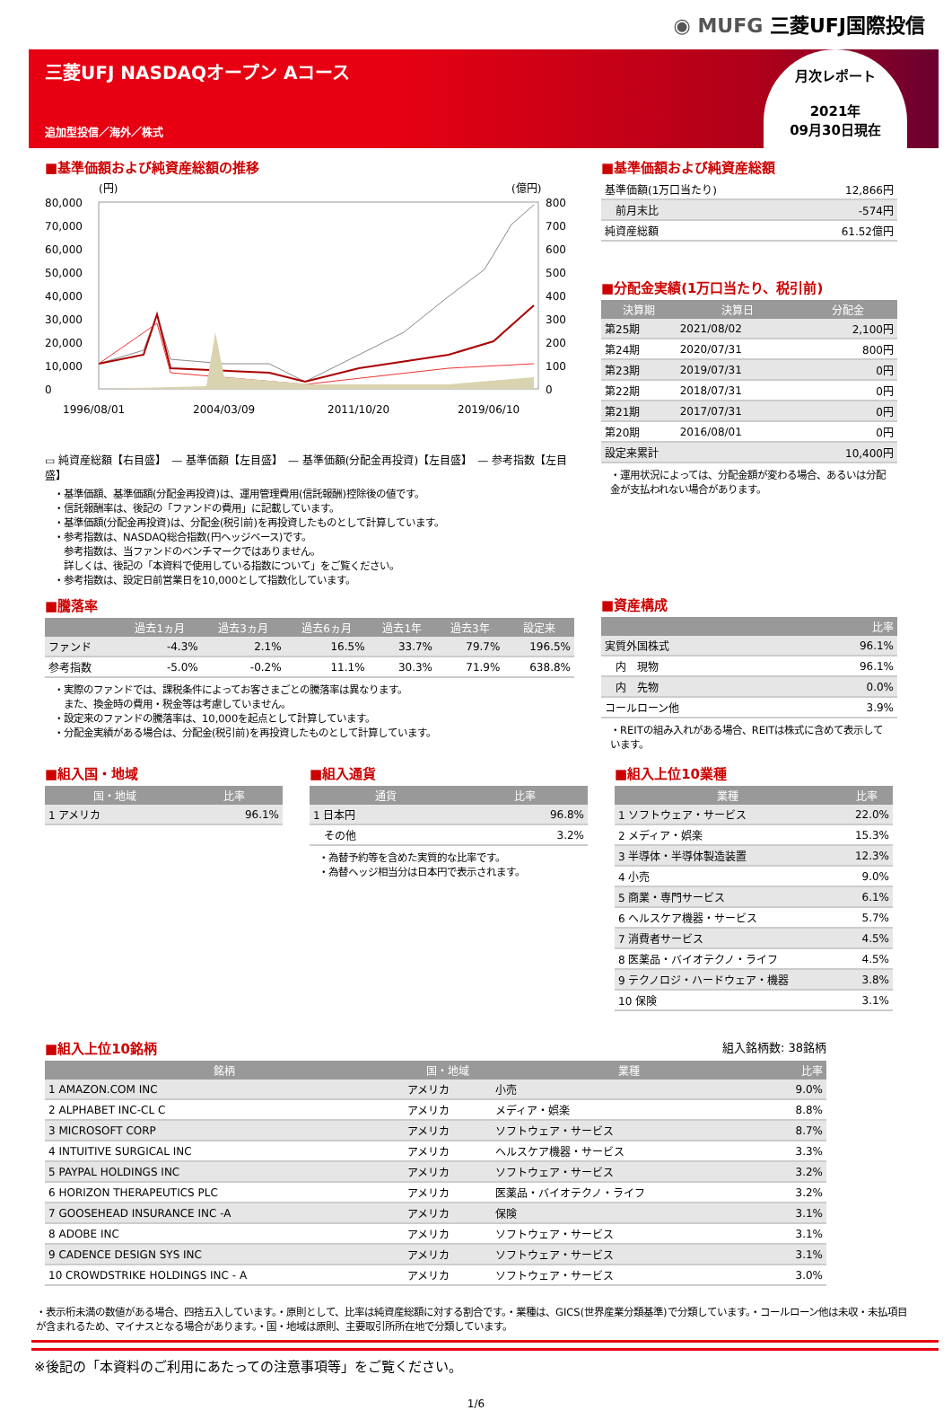◉ MUFG 三菱UFJ国際投信
三菱UFJ NASDAQオープン Aコース
追加型投信／海外／株式
月次レポート
2021年
09月30日現在
■基準価額および純資産総額の推移
(円)
(億円)
80,000
70,000
60,000
50,000
40,000
30,000
20,000
10,000
0
800
700
600
500
400
300
200
100
0
1996/08/01
2004/03/09
2011/10/20
2019/06/10
▭ 純資産総額【右目盛】　— 基準価額【左目盛】　— 基準価額(分配金再投資)【左目盛】　— 参考指数【左目盛】
・基準価額、基準価額(分配金再投資)は、運用管理費用(信託報酬)控除後の値です。
・信託報酬率は、後記の「ファンドの費用」に記載しています。
・基準価額(分配金再投資)は、分配金(税引前)を再投資したものとして計算しています。
・参考指数は、NASDAQ総合指数(円ヘッジベース)です。
　参考指数は、当ファンドのベンチマークではありません。
　詳しくは、後記の「本資料で使用している指数について」をご覧ください。
・参考指数は、設定日前営業日を10,000として指数化しています。
■騰落率
| | 過去1ヵ月 | 過去3ヵ月 | 過去6ヵ月 | 過去1年 | 過去3年 | 設定来 |
| --- | --- | --- | --- | --- | --- | --- |
| ファンド | -4.3% | 2.1% | 16.5% | 33.7% | 79.7% | 196.5% |
| 参考指数 | -5.0% | -0.2% | 11.1% | 30.3% | 71.9% | 638.8% |
・実際のファンドでは、課税条件によってお客さまごとの騰落率は異なります。
　また、換金時の費用・税金等は考慮していません。
・設定来のファンドの騰落率は、10,000を起点として計算しています。
・分配金実績がある場合は、分配金(税引前)を再投資したものとして計算しています。
■基準価額および純資産総額
| 基準価額(1万口当たり) | 12,866円 |
| 前月末比 | -574円 |
| 純資産総額 | 61.52億円 |
■分配金実績(1万口当たり、税引前)
| 決算期 | 決算日 | 分配金 |
| --- | --- | --- |
| 第25期 | 2021/08/02 | 2,100円 |
| 第24期 | 2020/07/31 | 800円 |
| 第23期 | 2019/07/31 | 0円 |
| 第22期 | 2018/07/31 | 0円 |
| 第21期 | 2017/07/31 | 0円 |
| 第20期 | 2016/08/01 | 0円 |
| 設定来累計 | | 10,400円 |
・運用状況によっては、分配金額が変わる場合、あるいは分配金が支払われない場合があります。
■資産構成
| | 比率 |
| --- | --- |
| 実質外国株式 | 96.1% |
| 内 現物 | 96.1% |
| 内 先物 | 0.0% |
| コールローン他 | 3.9% |
・REITの組み入れがある場合、REITは株式に含めて表示しています。
■組入国・地域
| 国・地域 | 比率 |
| --- | --- |
| 1 アメリカ | 96.1% |
■組入通貨
| 通貨 | 比率 |
| --- | --- |
| 1 日本円 | 96.8% |
| その他 | 3.2% |
・為替予約等を含めた実質的な比率です。
・為替ヘッジ相当分は日本円で表示されます。
■組入上位10業種
| 業種 | 比率 |
| --- | --- |
| 1 ソフトウェア・サービス | 22.0% |
| 2 メディア・娯楽 | 15.3% |
| 3 半導体・半導体製造装置 | 12.3% |
| 4 小売 | 9.0% |
| 5 商業・専門サービス | 6.1% |
| 6 ヘルスケア機器・サービス | 5.7% |
| 7 消費者サービス | 4.5% |
| 8 医薬品・バイオテクノ・ライフ | 4.5% |
| 9 テクノロジ・ハードウェア・機器 | 3.8% |
| 10 保険 | 3.1% |
■組入上位10銘柄 組入銘柄数: 38銘柄
| 銘柄 | 国・地域 | 業種 | 比率 |
| --- | --- | --- | --- |
| 1 AMAZON.COM INC | アメリカ | 小売 | 9.0% |
| 2 ALPHABET INC-CL C | アメリカ | メディア・娯楽 | 8.8% |
| 3 MICROSOFT CORP | アメリカ | ソフトウェア・サービス | 8.7% |
| 4 INTUITIVE SURGICAL INC | アメリカ | ヘルスケア機器・サービス | 3.3% |
| 5 PAYPAL HOLDINGS INC | アメリカ | ソフトウェア・サービス | 3.2% |
| 6 HORIZON THERAPEUTICS PLC | アメリカ | 医薬品・バイオテクノ・ライフ | 3.2% |
| 7 GOOSEHEAD INSURANCE INC -A | アメリカ | 保険 | 3.1% |
| 8 ADOBE INC | アメリカ | ソフトウェア・サービス | 3.1% |
| 9 CADENCE DESIGN SYS INC | アメリカ | ソフトウェア・サービス | 3.1% |
| 10 CROWDSTRIKE HOLDINGS INC - A | アメリカ | ソフトウェア・サービス | 3.0% |
・表示桁未満の数値がある場合、四捨五入しています。・原則として、比率は純資産総額に対する割合です。・業種は、GICS(世界産業分類基準)で分類しています。・コールローン他は未収・未払項目が含まれるため、マイナスとなる場合があります。・国・地域は原則、主要取引所所在地で分類しています。
※後記の「本資料のご利用にあたっての注意事項等」をご覧ください。
1/6